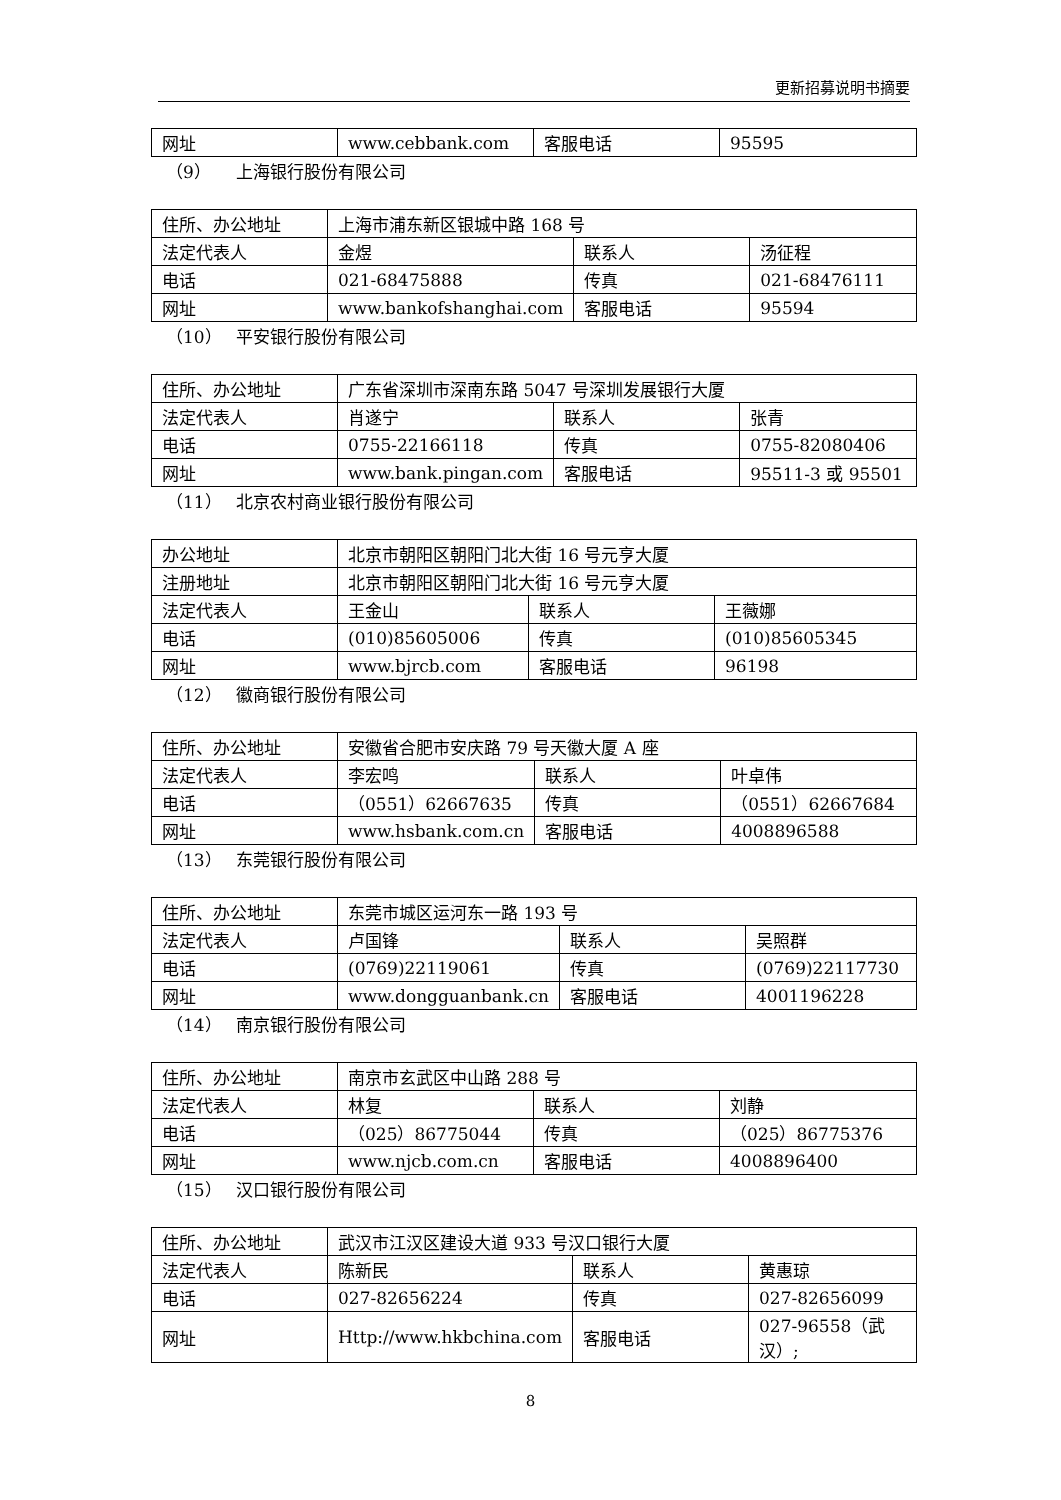更新招募说明书摘要
| 网址 | www.cebbank.com | 客服电话 | 95595 |
（9） 上海银行股份有限公司
| 住所、办公地址 | 上海市浦东新区银城中路 168 号 | | |
| 法定代表人 | 金煜 | 联系人 | 汤征程 |
| 电话 | 021-68475888 | 传真 | 021-68476111 |
| 网址 | www.bankofshanghai.com | 客服电话 | 95594 |
（10） 平安银行股份有限公司
| 住所、办公地址 | 广东省深圳市深南东路 5047 号深圳发展银行大厦 | | |
| 法定代表人 | 肖遂宁 | 联系人 | 张青 |
| 电话 | 0755-22166118 | 传真 | 0755-82080406 |
| 网址 | www.bank.pingan.com | 客服电话 | 95511-3 或 95501 |
（11） 北京农村商业银行股份有限公司
| 办公地址 | 北京市朝阳区朝阳门北大街 16 号元亨大厦 | | |
| 注册地址 | 北京市朝阳区朝阳门北大街 16 号元亨大厦 | | |
| 法定代表人 | 王金山 | 联系人 | 王薇娜 |
| 电话 | (010)85605006 | 传真 | (010)85605345 |
| 网址 | www.bjrcb.com | 客服电话 | 96198 |
（12） 徽商银行股份有限公司
| 住所、办公地址 | 安徽省合肥市安庆路 79 号天徽大厦 A 座 | | |
| 法定代表人 | 李宏鸣 | 联系人 | 叶卓伟 |
| 电话 | （0551）62667635 | 传真 | （0551）62667684 |
| 网址 | www.hsbank.com.cn | 客服电话 | 4008896588 |
（13） 东莞银行股份有限公司
| 住所、办公地址 | 东莞市城区运河东一路 193 号 | | |
| 法定代表人 | 卢国锋 | 联系人 | 吴照群 |
| 电话 | (0769)22119061 | 传真 | (0769)22117730 |
| 网址 | www.dongguanbank.cn | 客服电话 | 4001196228 |
（14） 南京银行股份有限公司
| 住所、办公地址 | 南京市玄武区中山路 288 号 | | |
| 法定代表人 | 林复 | 联系人 | 刘静 |
| 电话 | （025）86775044 | 传真 | （025）86775376 |
| 网址 | www.njcb.com.cn | 客服电话 | 4008896400 |
（15） 汉口银行股份有限公司
| 住所、办公地址 | 武汉市江汉区建设大道 933 号汉口银行大厦 | | |
| 法定代表人 | 陈新民 | 联系人 | 黄惠琼 |
| 电话 | 027-82656224 | 传真 | 027-82656099 |
| 网址 | Http://www.hkbchina.com | 客服电话 | 027-96558（武汉）; |
8